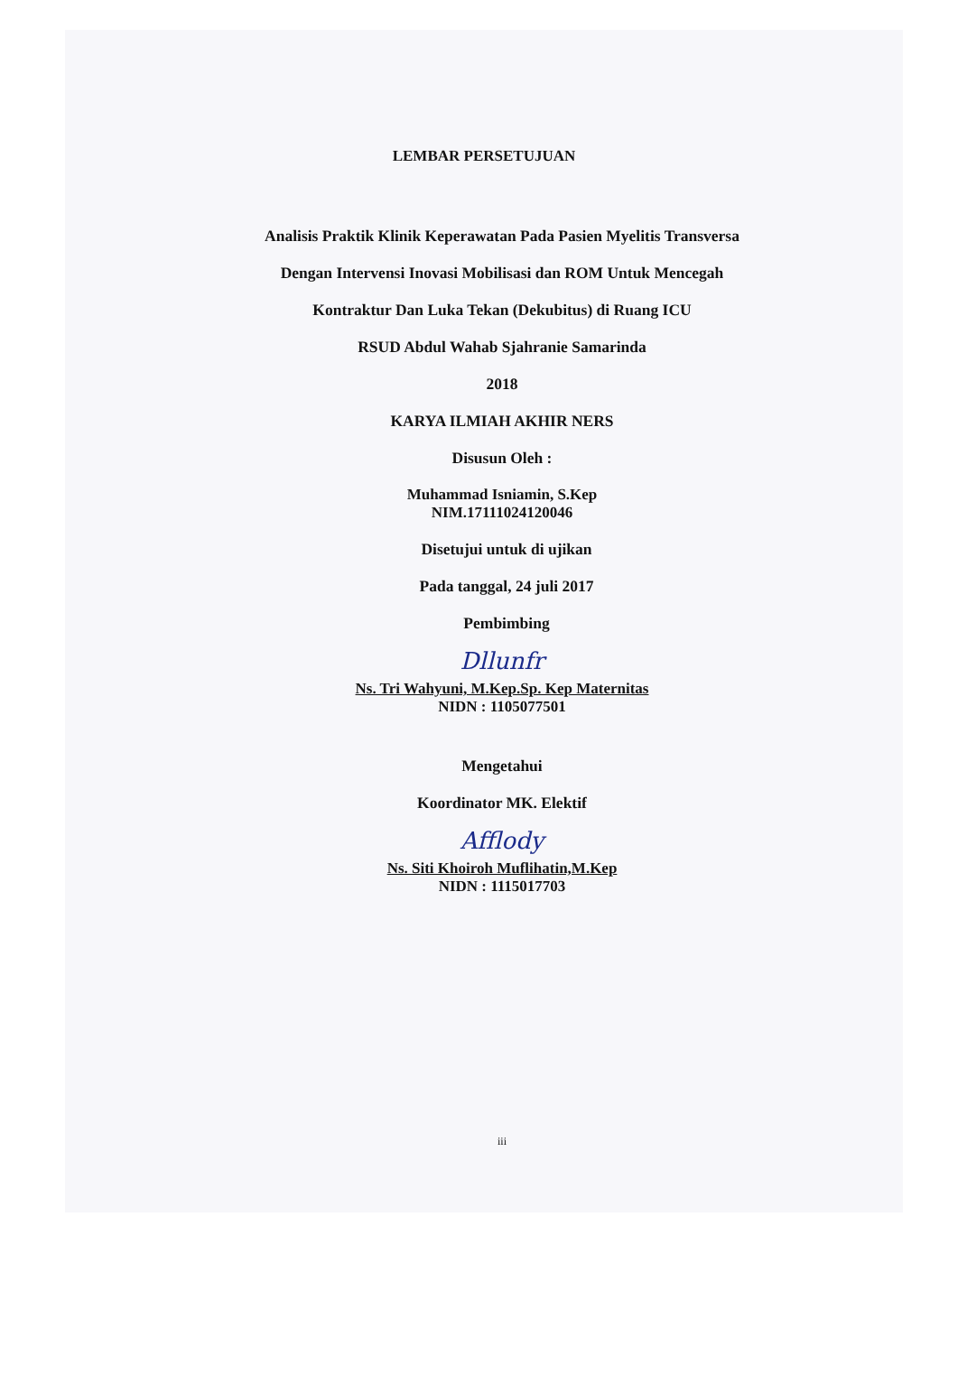LEMBAR PERSETUJUAN
Analisis Praktik Klinik Keperawatan Pada Pasien Myelitis Transversa
Dengan Intervensi Inovasi Mobilisasi dan ROM Untuk Mencegah
Kontraktur Dan Luka Tekan (Dekubitus) di Ruang ICU
RSUD Abdul Wahab Sjahranie Samarinda
2018
KARYA ILMIAH AKHIR NERS
Disusun Oleh :
Muhammad Isniamin, S.Kep
NIM.17111024120046
Disetujui untuk di ujikan
Pada tanggal, 24 juli 2017
Pembimbing
Dllunfr
Ns. Tri Wahyuni, M.Kep.Sp. Kep Maternitas
NIDN : 1105077501
Mengetahui
Koordinator MK. Elektif
Afflody
Ns. Siti Khoiroh Muflihatin,M.Kep
NIDN : 1115017703
iii